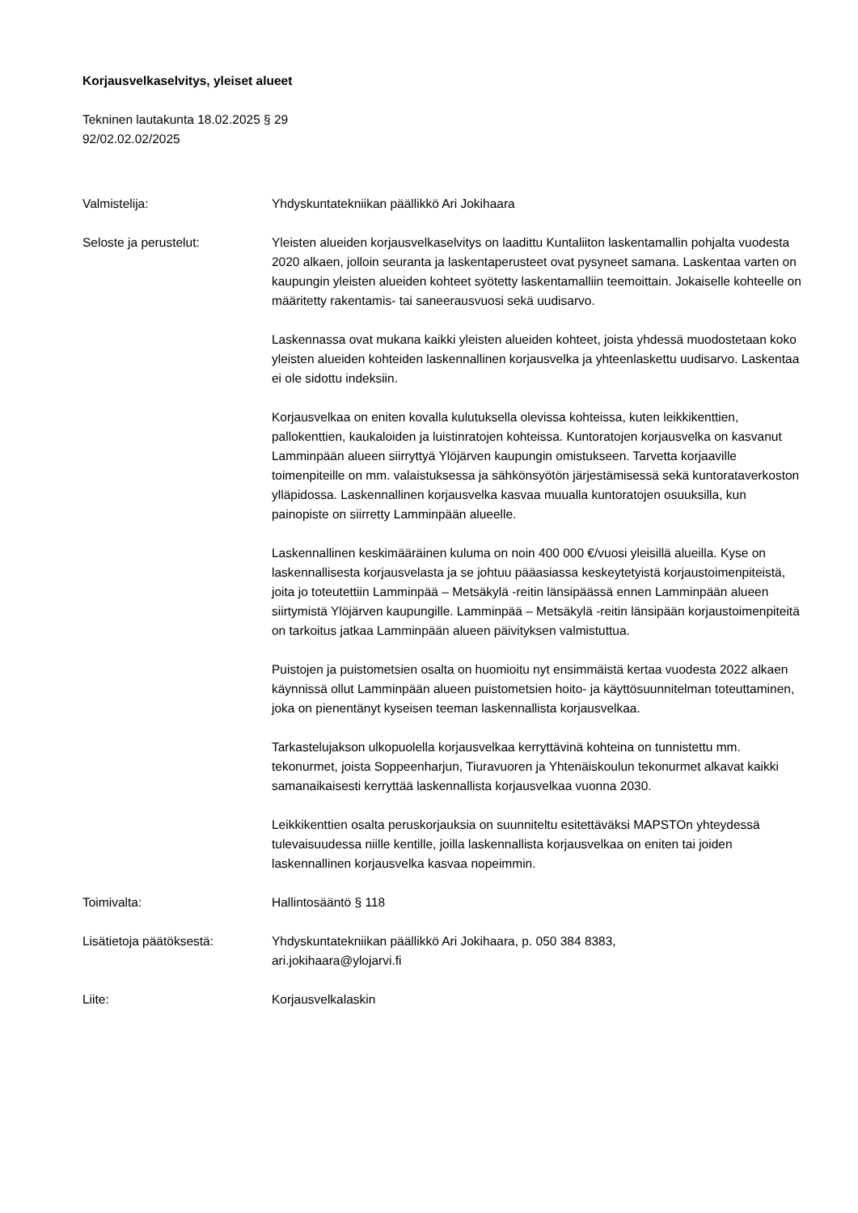Korjausvelkaselvitys, yleiset alueet
Tekninen lautakunta 18.02.2025 § 29
92/02.02.02/2025
Valmistelija: Yhdyskuntatekniikan päällikkö Ari Jokihaara
Seloste ja perustelut: Yleisten alueiden korjausvelkaselvitys on laadittu Kuntaliiton laskentamallin pohjalta vuodesta 2020 alkaen, jolloin seuranta ja laskentaperusteet ovat pysyneet samana. Laskentaa varten on kaupungin yleisten alueiden kohteet syötetty laskentamalliin teemoittain. Jokaiselle kohteelle on määritetty rakentamis- tai saneerausvuosi sekä uudisarvo.
Laskennassa ovat mukana kaikki yleisten alueiden kohteet, joista yhdessä muodostetaan koko yleisten alueiden kohteiden laskennallinen korjausvelka ja yhteenlaskettu uudisarvo. Laskentaa ei ole sidottu indeksiin.
Korjausvelkaa on eniten kovalla kulutuksella olevissa kohteissa, kuten leikkikenttien, pallokenttien, kaukaloiden ja luistinratojen kohteissa. Kuntoratojen korjausvelka on kasvanut Lamminpään alueen siirryttyä Ylöjärven kaupungin omistukseen. Tarvetta korjaaville toimenpiteille on mm. valaistuksessa ja sähkönsyötön järjestämisessä sekä kuntorataverkoston ylläpidossa. Laskennallinen korjausvelka kasvaa muualla kuntoratojen osuuksilla, kun painopiste on siirretty Lamminpään alueelle.
Laskennallinen keskimääräinen kuluma on noin 400 000 €/vuosi yleisillä alueilla. Kyse on laskennallisesta korjausvelasta ja se johtuu pääasiassa keskeytetyistä korjaustoimenpiteistä, joita jo toteutettiin Lamminpää – Metsäkylä -reitin länsipäässä ennen Lamminpään alueen siirtymistä Ylöjärven kaupungille. Lamminpää – Metsäkylä -reitin länsipään korjaustoimenpiteitä on tarkoitus jatkaa Lamminpään alueen päivityksen valmistuttua.
Puistojen ja puistometsien osalta on huomioitu nyt ensimmäistä kertaa vuodesta 2022 alkaen käynnissä ollut Lamminpään alueen puistometsien hoito- ja käyttösuunnitelman toteuttaminen, joka on pienentänyt kyseisen teeman laskennallista korjausvelkaa.
Tarkastelujakson ulkopuolella korjausvelkaa kerryttävinä kohteina on tunnistettu mm. tekonurmet, joista Soppeenharjun, Tiuravuoren ja Yhtenäiskoulun tekonurmet alkavat kaikki samanaikaisesti kerryttää laskennallista korjausvelkaa vuonna 2030.
Leikkikenttien osalta peruskorjauksia on suunniteltu esitettäväksi MAPSTOn yhteydessä tulevaisuudessa niille kentille, joilla laskennallista korjausvelkaa on eniten tai joiden laskennallinen korjausvelka kasvaa nopeimmin.
Toimivalta: Hallintosääntö § 118
Lisätietoja päätöksestä: Yhdyskuntatekniikan päällikkö Ari Jokihaara, p. 050 384 8383,
ari.jokihaara@ylojarvi.fi
Liite: Korjausvelkalaskin